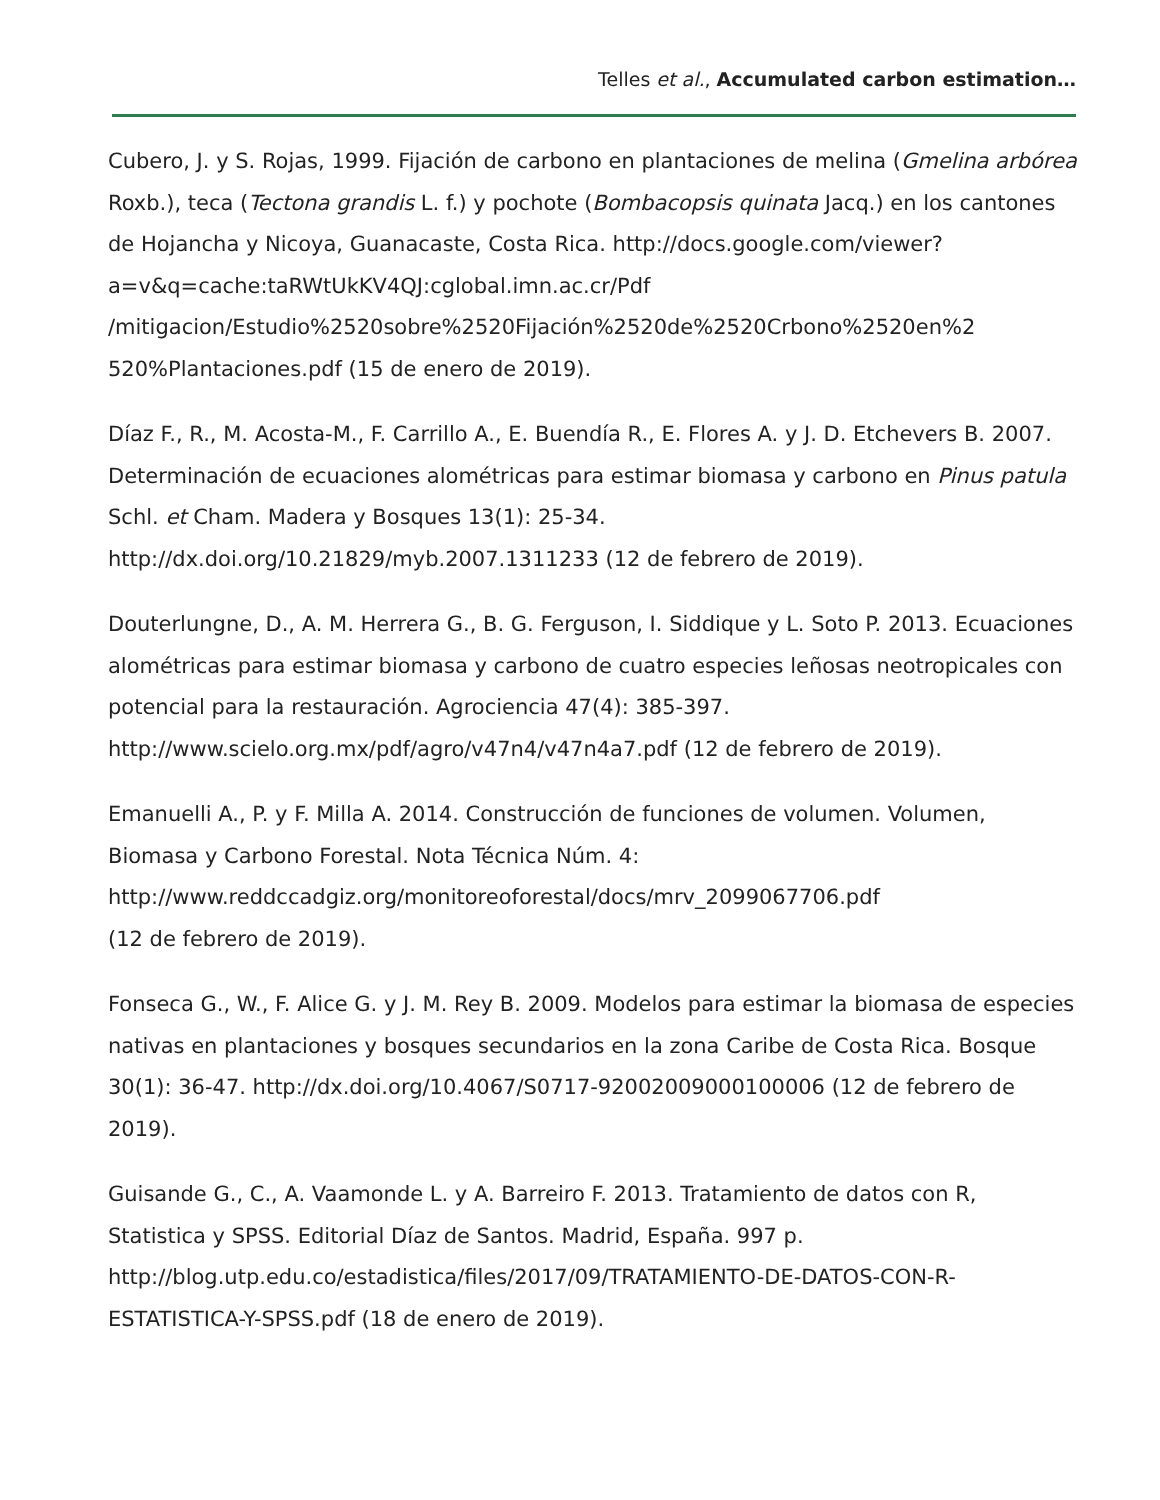Telles et al., Accumulated carbon estimation…
Cubero, J. y S. Rojas, 1999. Fijación de carbono en plantaciones de melina (Gmelina arbórea Roxb.), teca (Tectona grandis L. f.) y pochote (Bombacopsis quinata Jacq.) en los cantones de Hojancha y Nicoya, Guanacaste, Costa Rica. http://docs.google.com/viewer?a=v&q=cache:taRWtUkKV4QJ:cglobal.imn.ac.cr/Pdf /mitigacion/Estudio%2520sobre%2520Fijación%2520de%2520Crbono%2520en%2 520%Plantaciones.pdf (15 de enero de 2019).
Díaz F., R., M. Acosta-M., F. Carrillo A., E. Buendía R., E. Flores A. y J. D. Etchevers B. 2007. Determinación de ecuaciones alométricas para estimar biomasa y carbono en Pinus patula Schl. et Cham. Madera y Bosques 13(1): 25-34. http://dx.doi.org/10.21829/myb.2007.1311233 (12 de febrero de 2019).
Douterlungne, D., A. M. Herrera G., B. G. Ferguson, I. Siddique y L. Soto P. 2013. Ecuaciones alométricas para estimar biomasa y carbono de cuatro especies leñosas neotropicales con potencial para la restauración. Agrociencia 47(4): 385-397. http://www.scielo.org.mx/pdf/agro/v47n4/v47n4a7.pdf (12 de febrero de 2019).
Emanuelli A., P. y F. Milla A. 2014. Construcción de funciones de volumen. Volumen, Biomasa y Carbono Forestal. Nota Técnica Núm. 4:
http://www.reddccadgiz.org/monitoreoforestal/docs/mrv_2099067706.pdf
(12 de febrero de 2019).
Fonseca G., W., F. Alice G. y J. M. Rey B. 2009. Modelos para estimar la biomasa de especies nativas en plantaciones y bosques secundarios en la zona Caribe de Costa Rica. Bosque 30(1): 36-47. http://dx.doi.org/10.4067/S0717-92002009000100006 (12 de febrero de 2019).
Guisande G., C., A. Vaamonde L. y A. Barreiro F. 2013. Tratamiento de datos con R, Statistica y SPSS. Editorial Díaz de Santos. Madrid, España. 997 p. http://blog.utp.edu.co/estadistica/files/2017/09/TRATAMIENTO-DE-DATOS-CON-R-ESTATISTICA-Y-SPSS.pdf (18 de enero de 2019).